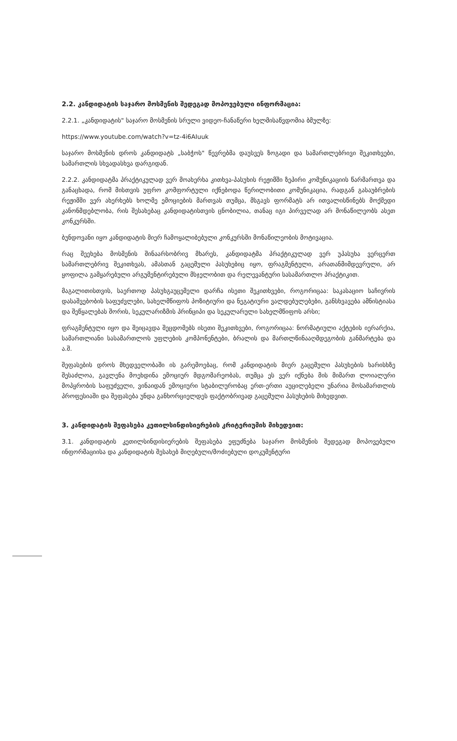2.2. კანდიდატის საჯარო მოსმენის შედეგად მოპოვებული ინფორმაცია:
2.2.1. „კანდიდატის" საჯარო მოსმენის სრული ვიდეო-ჩანაწერი ხელმისაწვდომია ბმულზე:
https://www.youtube.com/watch?v=tz-4i6AIuuk
საჯარო მოსმენის დროს კანდიდატს „საბჭოს" წევრებმა დაუსვეს ზოგადი და სამართლებრივი შეკითხვები, სამართლის სხვადასხვა დარგიდან.
2.2.2. კანდიდატმა პრაქტიკულად ვერ მოახერხა კითხვა-პასუხის რეჟიმში ზეპირი კომუნიკაციის წარმართვა და განაცხადა, რომ მისთვის უფრო კომფორტული იქნებოდა წერილობითი კომუნიკაცია, რადგან გასაუბრების რეჟიმში ვერ ახერხებს ხოლმე ემოციების მართვას თუმცა, მსგავს ფორმატს არ ითვალისწინებს მოქმედი კანონმდებლობა, რის შესახებაც კანდიდატისთვის ცნობილია, თანაც იგი პირველად არ მონაწილეობს ასეთ კონკურსში.
ბუნდოვანი იყო კანდიდატის მიერ ჩამოყალიბებული კონკურსში მონაწილეობის მოტივაცია.
რაც შეეხება მოსმენის შინაარსობრივ მხარეს, კანდიდატმა პრაქტიკულად ვერ უპასუხა ვერცერთ სამართლებრივ შეკითხვას, ამასთან გაცემული პასუხებიც იყო, ფრაგმენტული, არათანმიმდევრული, არ ყოფილა გამყარებული არგუმენტირებული მსჯელობით და რელევანტური სასამართლო პრაქტიკით.
მაგალითისთვის, საერთოდ პასუხგაუცემელი დარჩა ისეთი შეკითხვები, როგორიცაა: საკასაციო საჩივრის დასაშვებობის საფუძვლები, სახელმწიფოს პოზიტიური და ნეგატიური ვალდებულებები, განსხვავება ამნისტიასა და შეწყალებას შორის, სეკულარიზმის პრინციპი და სეკულარული სახელმწიფოს არსი;
ფრაგმენტული იყო და შეიცავდა შეცდომებს ისეთი შეკითხვები, როგორიცაა: ნორმატიული აქტების იერარქია, სამართლიანი სასამართლოს უფლების კომპონენტები, ბრალის და მართლწინააღმდეგობის განმარტება და ა.შ.
შეფასების დროს მხედველობაში ის გარემოებაც, რომ კანდიდატის მიერ გაცემული პასუხების ხარისხზე შესაძლოა, გავლენა მოეხდინა ემოციურ მდგომარეობას, თუმცა ეს ვერ იქნება მის მიმართ ლოიალური მოპყრობის საფუძველი, ვინაიდან ემოციური სტაბილურობაც ერთ-ერთი აუცილებელი უნარია მოსამართლის პროფესიაში და შეფასება უნდა განხორციელდეს ფაქტობრივად გაცემული პასუხების მიხედვით.
3. კანდიდატის შეფასება კეთილსინდისიერების კრიტერიუმის მიხედვით:
3.1. კანდიდატის კეთილსინდისიერების შეფასება ეფუძნება საჯარო მოსმენის შედეგად მოპოვებული ინფორმაციისა და კანდიდატის შესახებ მიღებული/მოძიებული დოკუმენტური